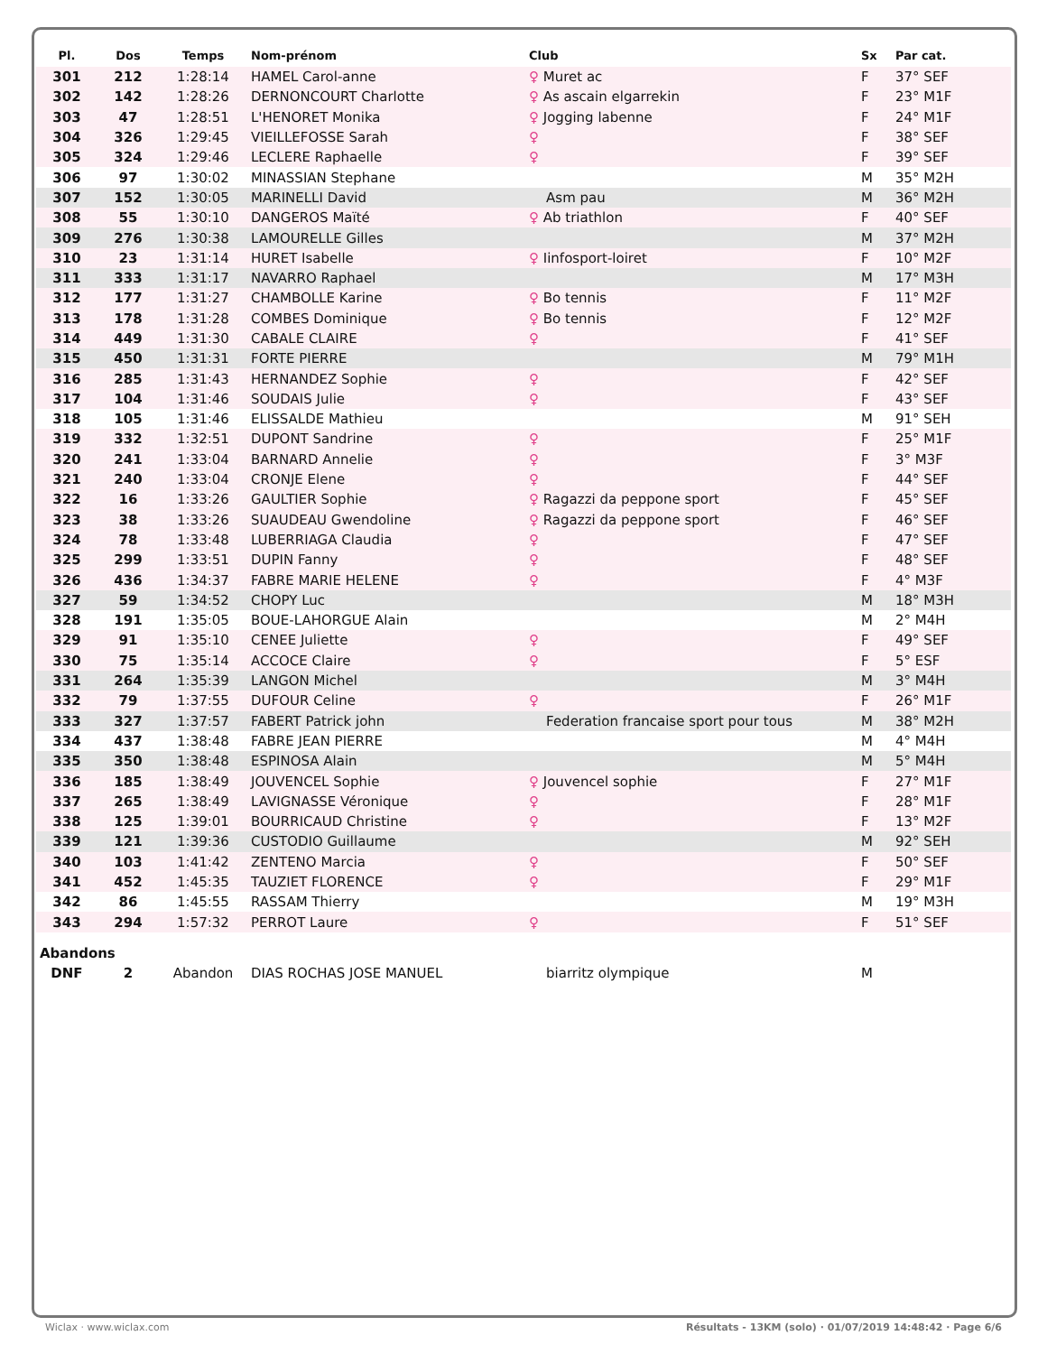| Pl. | Dos | Temps | Nom-prénom | Club | Sx | Par cat. |
| --- | --- | --- | --- | --- | --- | --- |
| 301 | 212 | 1:28:14 | HAMEL Carol-anne | ♀ Muret ac | F | 37° SEF |
| 302 | 142 | 1:28:26 | DERNONCOURT Charlotte | ♀ As ascain elgarrekin | F | 23° M1F |
| 303 | 47 | 1:28:51 | L'HENORET Monika | ♀ Jogging labenne | F | 24° M1F |
| 304 | 326 | 1:29:45 | VIEILLEFOSSE Sarah | ♀ | F | 38° SEF |
| 305 | 324 | 1:29:46 | LECLERE Raphaelle | ♀ | F | 39° SEF |
| 306 | 97 | 1:30:02 | MINASSIAN Stephane | | M | 35° M2H |
| 307 | 152 | 1:30:05 | MARINELLI David | Asm pau | M | 36° M2H |
| 308 | 55 | 1:30:10 | DANGEROS Maïté | ♀ Ab triathlon | F | 40° SEF |
| 309 | 276 | 1:30:38 | LAMOURELLE Gilles | | M | 37° M2H |
| 310 | 23 | 1:31:14 | HURET Isabelle | ♀ Iinfosport-loiret | F | 10° M2F |
| 311 | 333 | 1:31:17 | NAVARRO Raphael | | M | 17° M3H |
| 312 | 177 | 1:31:27 | CHAMBOLLE Karine | ♀ Bo tennis | F | 11° M2F |
| 313 | 178 | 1:31:28 | COMBES Dominique | ♀ Bo tennis | F | 12° M2F |
| 314 | 449 | 1:31:30 | CABALE CLAIRE | ♀ | F | 41° SEF |
| 315 | 450 | 1:31:31 | FORTE PIERRE | | M | 79° M1H |
| 316 | 285 | 1:31:43 | HERNANDEZ Sophie | ♀ | F | 42° SEF |
| 317 | 104 | 1:31:46 | SOUDAIS Julie | ♀ | F | 43° SEF |
| 318 | 105 | 1:31:46 | ELISSALDE Mathieu | | M | 91° SEH |
| 319 | 332 | 1:32:51 | DUPONT Sandrine | ♀ | F | 25° M1F |
| 320 | 241 | 1:33:04 | BARNARD Annelie | ♀ | F | 3° M3F |
| 321 | 240 | 1:33:04 | CRONJE Elene | ♀ | F | 44° SEF |
| 322 | 16 | 1:33:26 | GAULTIER Sophie | ♀ Ragazzi da peppone sport | F | 45° SEF |
| 323 | 38 | 1:33:26 | SUAUDEAU Gwendoline | ♀ Ragazzi da peppone sport | F | 46° SEF |
| 324 | 78 | 1:33:48 | LUBERRIAGA Claudia | ♀ | F | 47° SEF |
| 325 | 299 | 1:33:51 | DUPIN Fanny | ♀ | F | 48° SEF |
| 326 | 436 | 1:34:37 | FABRE MARIE HELENE | ♀ | F | 4° M3F |
| 327 | 59 | 1:34:52 | CHOPY Luc | | M | 18° M3H |
| 328 | 191 | 1:35:05 | BOUE-LAHORGUE Alain | | M | 2° M4H |
| 329 | 91 | 1:35:10 | CENEE Juliette | ♀ | F | 49° SEF |
| 330 | 75 | 1:35:14 | ACCOCE Claire | ♀ | F | 5° ESF |
| 331 | 264 | 1:35:39 | LANGON Michel | | M | 3° M4H |
| 332 | 79 | 1:37:55 | DUFOUR Celine | ♀ | F | 26° M1F |
| 333 | 327 | 1:37:57 | FABERT Patrick john | Federation francaise sport pour tous | M | 38° M2H |
| 334 | 437 | 1:38:48 | FABRE JEAN PIERRE | | M | 4° M4H |
| 335 | 350 | 1:38:48 | ESPINOSA Alain | | M | 5° M4H |
| 336 | 185 | 1:38:49 | JOUVENCEL Sophie | ♀ Jouvencel sophie | F | 27° M1F |
| 337 | 265 | 1:38:49 | LAVIGNASSE Véronique | ♀ | F | 28° M1F |
| 338 | 125 | 1:39:01 | BOURRICAUD Christine | ♀ | F | 13° M2F |
| 339 | 121 | 1:39:36 | CUSTODIO Guillaume | | M | 92° SEH |
| 340 | 103 | 1:41:42 | ZENTENO Marcia | ♀ | F | 50° SEF |
| 341 | 452 | 1:45:35 | TAUZIET FLORENCE | ♀ | F | 29° M1F |
| 342 | 86 | 1:45:55 | RASSAM Thierry | | M | 19° M3H |
| 343 | 294 | 1:57:32 | PERROT Laure | ♀ | F | 51° SEF |
| Abandons | | | | | | |
| DNF | 2 | Abandon | DIAS ROCHAS JOSE MANUEL | biarritz olympique | M | |
Wiclax · www.wiclax.com
Résultats - 13KM (solo) · 01/07/2019 14:48:42 · Page 6/6